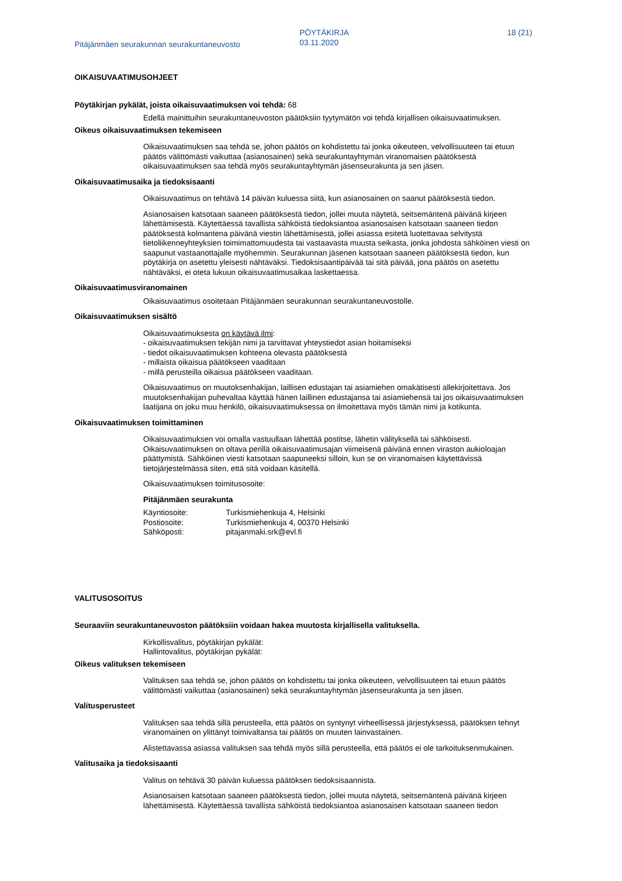Pitäjänmäen seurakunnan seurakuntaneuvosto
PÖYTÄKIRJA
03.11.2020
18 (21)
OIKAISUVAATIMUSOHJEET
Pöytäkirjan pykälät, joista oikaisuvaatimuksen voi tehdä: 68
Edellä mainittuihin seurakuntaneuvoston päätöksiin tyytymätön voi tehdä kirjallisen oikaisuvaatimuksen.
Oikeus oikaisuvaatimuksen tekemiseen
Oikaisuvaatimuksen saa tehdä se, johon päätös on kohdistettu tai jonka oikeuteen, velvollisuuteen tai etuun päätös välittömästi vaikuttaa (asianosainen) sekä seurakuntayhtymän viranomaisen päätöksestä oikaisuvaatimuksen saa tehdä myös seurakuntayhtymän jäsenseurakunta ja sen jäsen.
Oikaisuvaatimusaika ja tiedoksisaanti
Oikaisuvaatimus on tehtävä 14 päivän kuluessa siitä, kun asianosainen on saanut päätöksestä tiedon.
Asianosaisen katsotaan saaneen päätöksestä tiedon, jollei muuta näytetä, seitsemäntenä päivänä kirjeen lähettämisestä. Käytettäessä tavallista sähköistä tiedoksiantoa asianosaisen katsotaan saaneen tiedon päätöksestä kolmantena päivänä viestin lähettämisestä, jollei asiassa esitetä luotettavaa selvitystä tietoliikenneyhteyksien toimimattomuudesta tai vastaavasta muusta seikasta, jonka johdosta sähköinen viesti on saapunut vastaanottajalle myöhemmin. Seurakunnan jäsenen katsotaan saaneen päätöksestä tiedon, kun pöytäkirja on asetettu yleisesti nähtäväksi. Tiedoksisaantipäivää tai sitä päivää, jona päätös on asetettu nähtäväksi, ei oteta lukuun oikaisuvaatimusaikaa laskettaessa.
Oikaisuvaatimusviranomainen
Oikaisuvaatimus osoitetaan Pitäjänmäen seurakunnan seurakuntaneuvostolle.
Oikaisuvaatimuksen sisältö
Oikaisuvaatimuksesta on käytävä ilmi:
- oikaisuvaatimuksen tekijän nimi ja tarvittavat yhteystiedot asian hoitamiseksi
- tiedot oikaisuvaatimuksen kohteena olevasta päätöksestä
- millaista oikaisua päätökseen vaaditaan
- millä perusteilla oikaisua päätökseen vaaditaan.
Oikaisuvaatimus on muutoksenhakijan, laillisen edustajan tai asiamiehen omakätisesti allekirjoitettava. Jos muutoksenhakijan puhevaltaa käyttää hänen laillinen edustajansa tai asiamiehensä tai jos oikaisuvaatimuksen laatijana on joku muu henkilö, oikaisuvaatimuksessa on ilmoitettava myös tämän nimi ja kotikunta.
Oikaisuvaatimuksen toimittaminen
Oikaisuvaatimuksen voi omalla vastuullaan lähettää postitse, lähetin välityksellä tai sähköisesti. Oikaisuvaatimuksen on oltava perillä oikaisuvaatimusajan viimeisenä päivänä ennen viraston aukioloajan päättymistä. Sähköinen viesti katsotaan saapuneeksi silloin, kun se on viranomaisen käytettävissä tietojärjestelmässä siten, että sitä voidaan käsitellä.
Oikaisuvaatimuksen toimitusosoite:
Pitäjänmäen seurakunta
| Käyntiosoite: | Turkismiehenkuja 4, Helsinki |
| Postiosoite: | Turkismiehenkuja 4, 00370 Helsinki |
| Sähköposti: | pitajanmaki.srk@evl.fi |
VALITUSOSOITUS
Seuraaviin seurakuntaneuvoston päätöksiin voidaan hakea muutosta kirjallisella valituksella.
Kirkollisvalitus, pöytäkirjan pykälät:
Hallintovalitus, pöytäkirjan pykälät:
Oikeus valituksen tekemiseen
Valituksen saa tehdä se, johon päätös on kohdistettu tai jonka oikeuteen, velvollisuuteen tai etuun päätös välittömästi vaikuttaa (asianosainen) sekä seurakuntayhtymän jäsenseurakunta ja sen jäsen.
Valitusperusteet
Valituksen saa tehdä sillä perusteella, että päätös on syntynyt virheellisessä järjestyksessä, päätöksen tehnyt viranomainen on ylittänyt toimivaltansa tai päätös on muuten lainvastainen.
Alistettavassa asiassa valituksen saa tehdä myös sillä perusteella, että päätös ei ole tarkoituksenmukainen.
Valitusaika ja tiedoksisaanti
Valitus on tehtävä 30 päivän kuluessa päätöksen tiedoksisaannista.
Asianosaisen katsotaan saaneen päätöksestä tiedon, jollei muuta näytetä, seitsemäntenä päivänä kirjeen lähettämisestä. Käytettäessä tavallista sähköistä tiedoksiantoa asianosaisen katsotaan saaneen tiedon